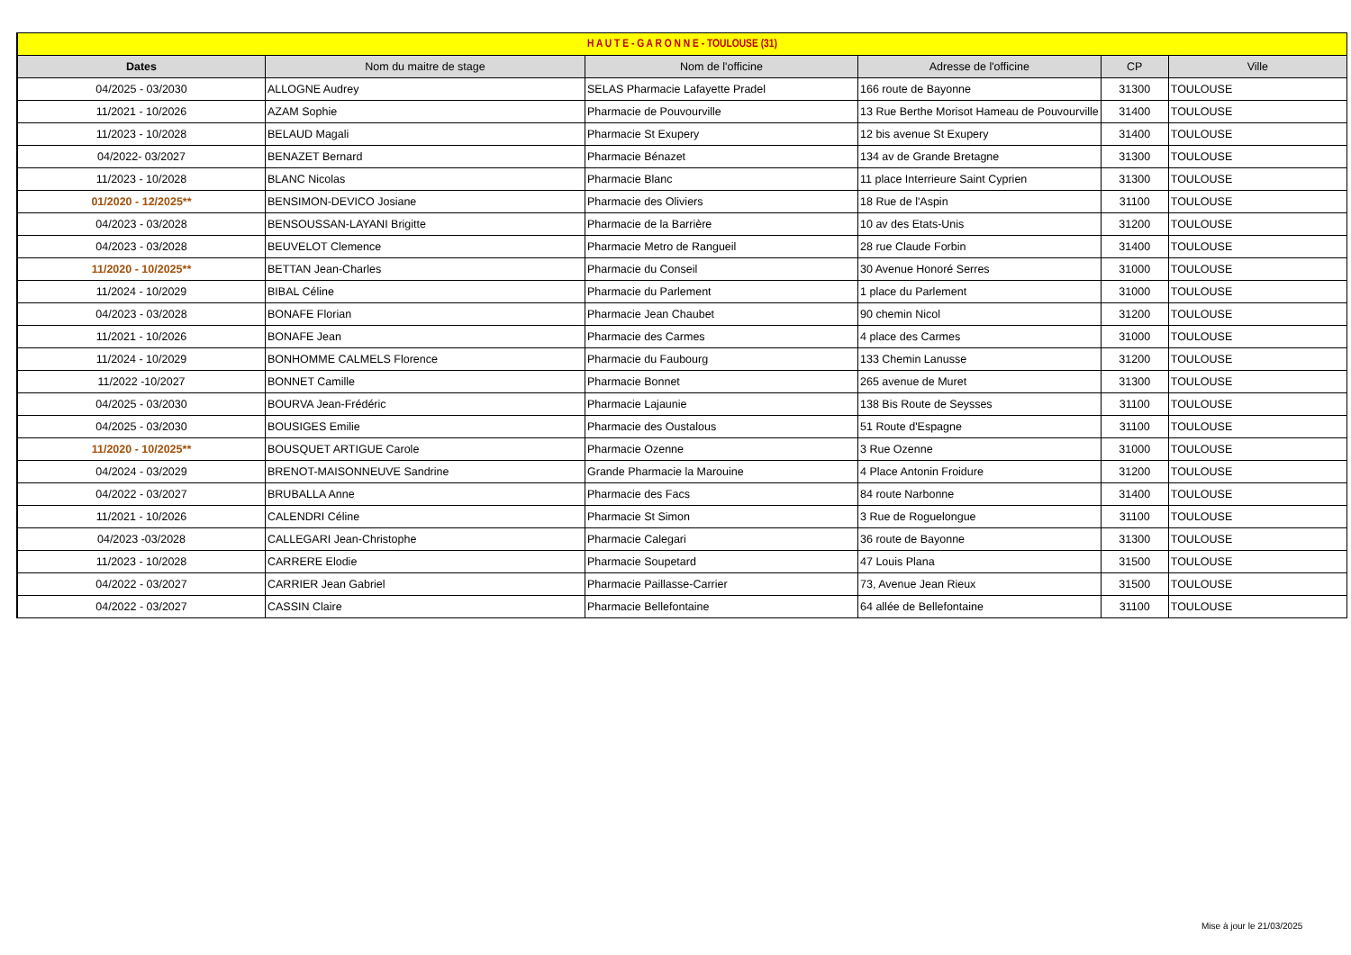| H A U T E - G A R O N N E - TOULOUSE (31) | | | | | |
| Dates | Nom du maitre de stage | Nom de l'officine | Adresse de l'officine | CP | Ville |
| 04/2025 - 03/2030 | ALLOGNE Audrey | SELAS Pharmacie Lafayette Pradel | 166 route de Bayonne | 31300 | TOULOUSE |
| 11/2021 - 10/2026 | AZAM Sophie | Pharmacie de Pouvourville | 13 Rue Berthe Morisot Hameau de Pouvourville | 31400 | TOULOUSE |
| 11/2023 - 10/2028 | BELAUD Magali | Pharmacie St Exupery | 12 bis avenue St Exupery | 31400 | TOULOUSE |
| 04/2022- 03/2027 | BENAZET Bernard | Pharmacie Bénazet | 134 av de Grande Bretagne | 31300 | TOULOUSE |
| 11/2023 - 10/2028 | BLANC Nicolas | Pharmacie Blanc | 11 place Interrieure Saint Cyprien | 31300 | TOULOUSE |
| 01/2020 - 12/2025** | BENSIMON-DEVICO Josiane | Pharmacie des Oliviers | 18 Rue de l'Aspin | 31100 | TOULOUSE |
| 04/2023 - 03/2028 | BENSOUSSAN-LAYANI Brigitte | Pharmacie de la Barrière | 10 av des Etats-Unis | 31200 | TOULOUSE |
| 04/2023 - 03/2028 | BEUVELOT Clemence | Pharmacie Metro de Rangueil | 28 rue Claude Forbin | 31400 | TOULOUSE |
| 11/2020 - 10/2025** | BETTAN Jean-Charles | Pharmacie du Conseil | 30 Avenue Honoré Serres | 31000 | TOULOUSE |
| 11/2024 - 10/2029 | BIBAL Céline | Pharmacie du Parlement | 1 place du Parlement | 31000 | TOULOUSE |
| 04/2023 - 03/2028 | BONAFE Florian | Pharmacie Jean Chaubet | 90 chemin Nicol | 31200 | TOULOUSE |
| 11/2021 - 10/2026 | BONAFE Jean | Pharmacie des Carmes | 4 place des Carmes | 31000 | TOULOUSE |
| 11/2024 - 10/2029 | BONHOMME CALMELS Florence | Pharmacie du Faubourg | 133 Chemin Lanusse | 31200 | TOULOUSE |
| 11/2022 -10/2027 | BONNET Camille | Pharmacie Bonnet | 265 avenue de Muret | 31300 | TOULOUSE |
| 04/2025 - 03/2030 | BOURVA Jean-Frédéric | Pharmacie Lajaunie | 138 Bis Route de Seysses | 31100 | TOULOUSE |
| 04/2025 - 03/2030 | BOUSIGES Emilie | Pharmacie des Oustalous | 51 Route d'Espagne | 31100 | TOULOUSE |
| 11/2020 - 10/2025** | BOUSQUET ARTIGUE Carole | Pharmacie Ozenne | 3 Rue Ozenne | 31000 | TOULOUSE |
| 04/2024 - 03/2029 | BRENOT-MAISONNEUVE Sandrine | Grande Pharmacie la Marouine | 4 Place Antonin Froidure | 31200 | TOULOUSE |
| 04/2022 - 03/2027 | BRUBALLA Anne | Pharmacie des Facs | 84 route Narbonne | 31400 | TOULOUSE |
| 11/2021 - 10/2026 | CALENDRI Céline | Pharmacie St Simon | 3 Rue de Roguelongue | 31100 | TOULOUSE |
| 04/2023 -03/2028 | CALLEGARI Jean-Christophe | Pharmacie Calegari | 36 route de Bayonne | 31300 | TOULOUSE |
| 11/2023 - 10/2028 | CARRERE Elodie | Pharmacie Soupetard | 47 Louis Plana | 31500 | TOULOUSE |
| 04/2022 - 03/2027 | CARRIER Jean Gabriel | Pharmacie Paillasse-Carrier | 73, Avenue Jean Rieux | 31500 | TOULOUSE |
| 04/2022 - 03/2027 | CASSIN Claire | Pharmacie Bellefontaine | 64 allée de Bellefontaine | 31100 | TOULOUSE |
Mise à jour le 21/03/2025